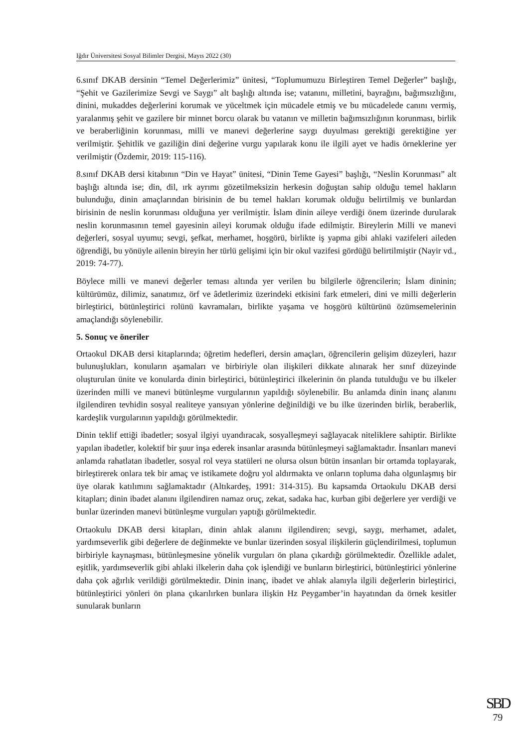Iğdır Üniversitesi Sosyal Bilimler Dergisi, Mayıs 2022 (30)
6.sınıf DKAB dersinin “Temel Değerlerimiz” ünitesi, “Toplumumuzu Birleştiren Temel Değerler” başlığı, “Şehit ve Gazilerimize Sevgi ve Saygı” alt başlığı altında ise; vatanını, milletini, bayrağını, bağımsızlığını, dinini, mukaddes değerlerini korumak ve yüceltmek için mücadele etmiş ve bu mücadelede canını vermiş, yaralanmış şehit ve gazilere bir minnet borcu olarak bu vatanın ve milletin bağımsızlığının korunması, birlik ve beraberliğinin korunması, milli ve manevi değerlerine saygı duyulması gerektiği gerektiğine yer verilmiştir. Şehitlik ve gaziliğin dini değerine vurgu yapılarak konu ile ilgili ayet ve hadis örneklerine yer verilmiştir (Özdemir, 2019: 115-116).
8.sınıf DKAB dersi kitabının “Din ve Hayat” ünitesi, “Dinin Teme Gayesi” başlığı, “Neslin Korunması” alt başlığı altında ise; din, dil, ırk ayrımı gözetilmeksizin herkesin doğuştan sahip olduğu temel hakların bulunduğu, dinin amaçlarından birisinin de bu temel hakları korumak olduğu belirtilmiş ve bunlardan birisinin de neslin korunması olduğuna yer verilmiştir. İslam dinin aileye verdiği önem üzerinde durularak neslin korunmasının temel gayesinin aileyi korumak olduğu ifade edilmiştir. Bireylerin Milli ve manevi değerleri, sosyal uyumu; sevgi, şefkat, merhamet, hoşgörü, birlikte iş yapma gibi ahlaki vazifeleri aileden öğrendiği, bu yönüyle ailenin bireyin her türlü gelişimi için bir okul vazifesi gördüğü belirtilmiştir (Nayir vd., 2019: 74-77).
Böylece milli ve manevi değerler teması altında yer verilen bu bilgilerle öğrencilerin; İslam dininin; kültürümüz, dilimiz, sanatımız, örf ve âdetlerimiz üzerindeki etkisini fark etmeleri, dini ve milli değerlerin birleştirici, bütünleştirici rolünü kavramaları, birlikte yaşama ve hoşgörü kültürünü özümsemelerinin amaçlandığı söylenebilir.
5. Sonuç ve öneriler
Ortaokul DKAB dersi kitaplarında; öğretim hedefleri, dersin amaçları, öğrencilerin gelişim düzeyleri, hazır bulunuşlukları, konuların aşamaları ve birbiriyle olan ilişkileri dikkate alınarak her sınıf düzeyinde oluşturulan ünite ve konularda dinin birleştirici, bütünleştirici ilkelerinin ön planda tutulduğu ve bu ilkeler üzerinden milli ve manevi bütünleşme vurgularının yapıldığı söylenebilir. Bu anlamda dinin inanç alanını ilgilendiren tevhidin sosyal realiteye yansıyan yönlerine değinildiği ve bu ilke üzerinden birlik, beraberlik, kardeşlik vurgularının yapıldığı görülmektedir.
Dinin teklif ettiği ibadetler; sosyal ilgiyi uyandıracak, sosyalleşmeyi sağlayacak niteliklere sahiptir. Birlikte yapılan ibadetler, kolektif bir şuur inşa ederek insanlar arasında bütünleşmeyi sağlamaktadır. İnsanları manevi anlamda rahatlatan ibadetler, sosyal rol veya statüleri ne olursa olsun bütün insanları bir ortamda toplayarak, birleştirerek onlara tek bir amaç ve istikamete doğru yol aldırmakta ve onların topluma daha olgunlaşmış bir üye olarak katılımını sağlamaktadır (Altıkardeş, 1991: 314-315). Bu kapsamda Ortaokulu DKAB dersi kitapları; dinin ibadet alanını ilgilendiren namaz oruç, zekat, sadaka hac, kurban gibi değerlere yer verdiği ve bunlar üzerinden manevi bütünleşme vurguları yaptığı görülmektedir.
Ortaokulu DKAB dersi kitapları, dinin ahlak alanını ilgilendiren; sevgi, saygı, merhamet, adalet, yardımseverlik gibi değerlere de değinmekte ve bunlar üzerinden sosyal ilişkilerin güçlendirilmesi, toplumun birbiriyle kaynaşması, bütünleşmesine yönelik vurguları ön plana çıkardığı görülmektedir. Özellikle adalet, eşitlik, yardımseverlik gibi ahlaki ilkelerin daha çok işlendiği ve bunların birleştirici, bütünleştirici yönlerine daha çok ağırlık verildiği görülmektedir. Dinin inanç, ibadet ve ahlak alanıyla ilgili değerlerin birleştirici, bütünleştirici yönleri ön plana çıkarılırken bunlara ilişkin Hz Peygamber’in hayatından da örnek kesitler sunularak bunların
SBD
79